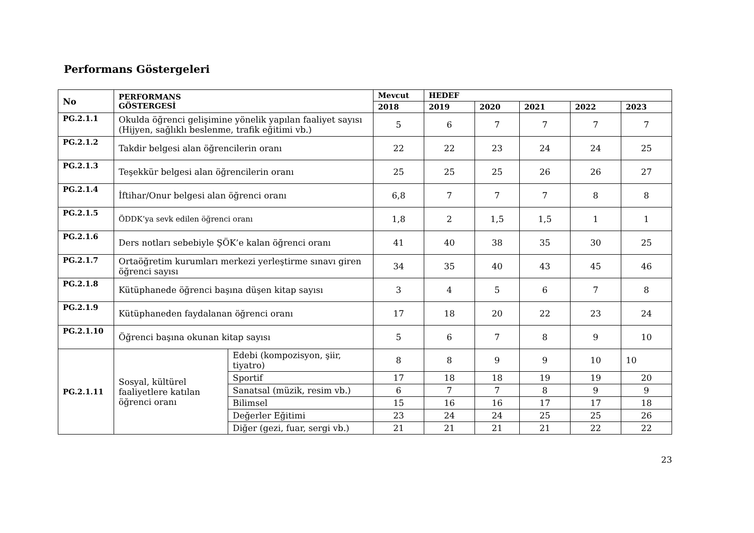Performans Göstergeleri
| No | PERFORMANS GÖSTERGESİ | | Mevcut | HEDEF | | | | |
| --- | --- | --- | --- | --- | --- | --- | --- | --- |
| | | | 2018 | 2019 | 2020 | 2021 | 2022 | 2023 |
| PG.2.1.1 | Okulda öğrenci gelişimine yönelik yapılan faaliyet sayısı (Hijyen, sağlıklı beslenme, trafik eğitimi vb.) | | 5 | 6 | 7 | 7 | 7 | 7 |
| PG.2.1.2 | Takdir belgesi alan öğrencilerin oranı | | 22 | 22 | 23 | 24 | 24 | 25 |
| PG.2.1.3 | Teşekkür belgesi alan öğrencilerin oranı | | 25 | 25 | 25 | 26 | 26 | 27 |
| PG.2.1.4 | İftihar/Onur belgesi alan öğrenci oranı | | 6,8 | 7 | 7 | 7 | 8 | 8 |
| PG.2.1.5 | ÖDDK’ya sevk edilen öğrenci oranı | | 1,8 | 2 | 1,5 | 1,5 | 1 | 1 |
| PG.2.1.6 | Ders notları sebebiyle ŞÖK’e kalan öğrenci oranı | | 41 | 40 | 38 | 35 | 30 | 25 |
| PG.2.1.7 | Ortaöğretim kurumları merkezi yerleştirme sınavı giren öğrenci sayısı | | 34 | 35 | 40 | 43 | 45 | 46 |
| PG.2.1.8 | Kütüphanede öğrenci başına düşen kitap sayısı | | 3 | 4 | 5 | 6 | 7 | 8 |
| PG.2.1.9 | Kütüphaneden faydalanan öğrenci oranı | | 17 | 18 | 20 | 22 | 23 | 24 |
| PG.2.1.10 | Öğrenci başına okunan kitap sayısı | | 5 | 6 | 7 | 8 | 9 | 10 |
| PG.2.1.11 | Sosyal, kültürel faaliyetlere katılan öğrenci oranı | Edebi (kompozisyon, şiir, tiyatro) | 8 | 8 | 9 | 9 | 10 | 10 |
| | | Sportif | 17 | 18 | 18 | 19 | 19 | 20 |
| | | Sanatsal (müzik, resim vb.) | 6 | 7 | 7 | 8 | 9 | 9 |
| | | Bilimsel | 15 | 16 | 16 | 17 | 17 | 18 |
| | | Değerler Eğitimi | 23 | 24 | 24 | 25 | 25 | 26 |
| | | Diğer (gezi, fuar, sergi vb.) | 21 | 21 | 21 | 21 | 22 | 22 |
23